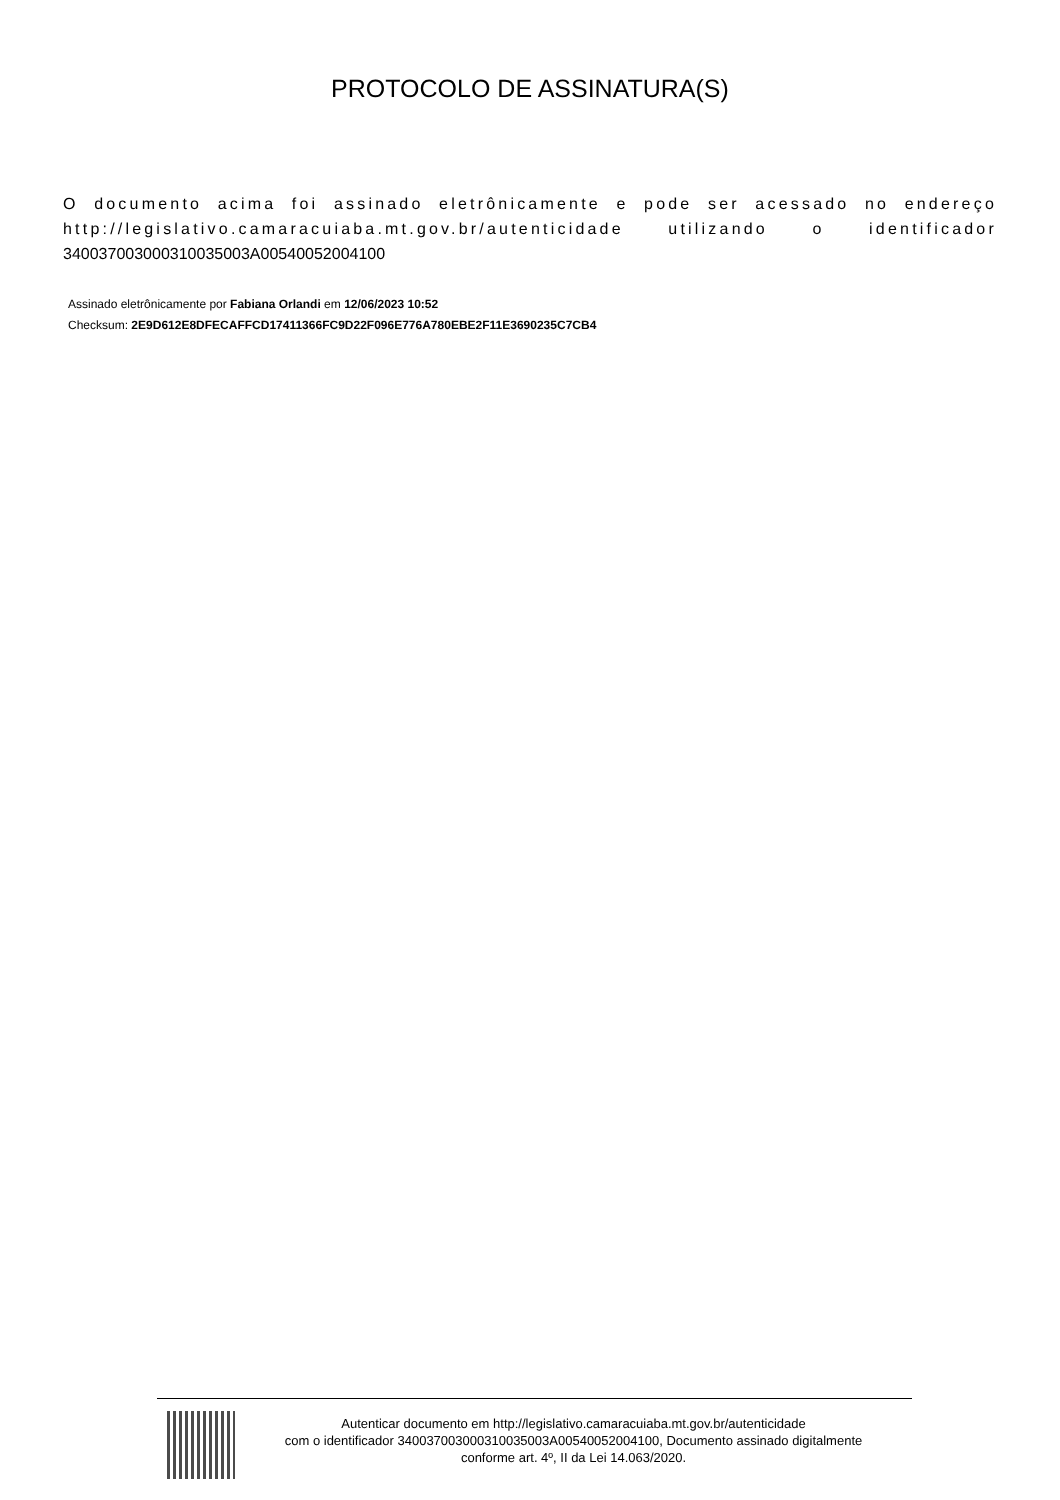PROTOCOLO DE ASSINATURA(S)
O documento acima foi assinado eletrônicamente e pode ser acessado no endereço http://legislativo.camaracuiaba.mt.gov.br/autenticidade utilizando o identificador 340037003000310035003A00540052004100
Assinado eletrônicamente por Fabiana Orlandi em 12/06/2023 10:52
Checksum: 2E9D612E8DFECAFFCD17411366FC9D22F096E776A780EBE2F11E3690235C7CB4
Autenticar documento em http://legislativo.camaracuiaba.mt.gov.br/autenticidade
com o identificador 340037003000310035003A00540052004100, Documento assinado digitalmente
conforme art. 4º, II da Lei 14.063/2020.